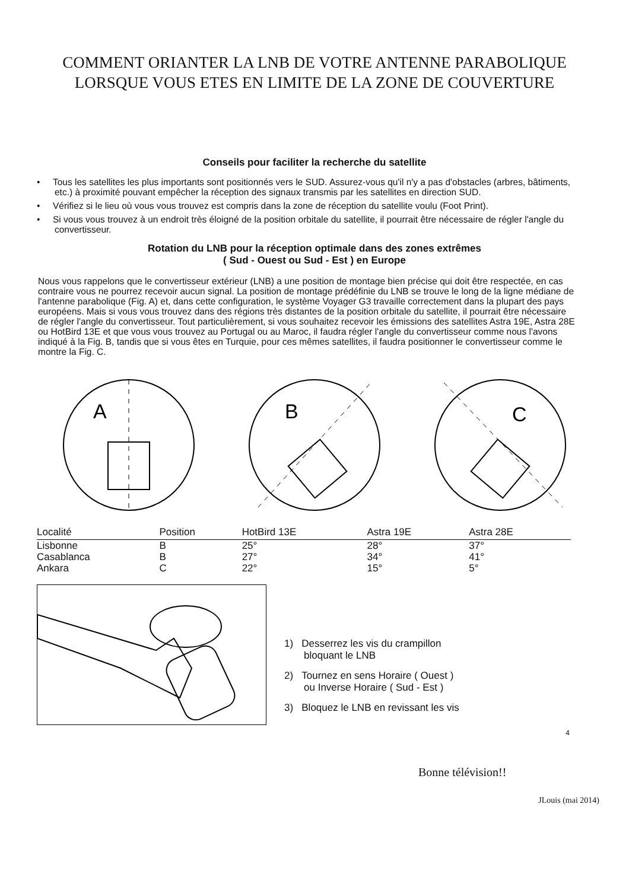COMMENT ORIANTER LA LNB DE VOTRE ANTENNE PARABOLIQUE
LORSQUE VOUS ETES EN LIMITE DE LA ZONE DE COUVERTURE
Conseils pour faciliter la recherche du satellite
• Tous les satellites les plus importants sont positionnés vers le SUD. Assurez-vous qu'il n'y a pas d'obstacles (arbres, bâtiments, etc.) à proximité pouvant empêcher la réception des signaux transmis par les satellites en direction SUD.
• Vérifiez si le lieu où vous vous trouvez est compris dans la zone de réception du satellite voulu (Foot Print).
• Si vous vous trouvez à un endroit très éloigné de la position orbitale du satellite, il pourrait être nécessaire de régler l'angle du convertisseur.
Rotation du LNB pour la réception optimale dans des zones extrêmes
( Sud - Ouest ou Sud - Est ) en Europe
Nous vous rappelons que le convertisseur extérieur (LNB) a une position de montage bien précise qui doit être respectée, en cas contraire vous ne pourrez recevoir aucun signal. La position de montage prédéfinie du LNB se trouve le long de la ligne médiane de l'antenne parabolique (Fig. A) et, dans cette configuration, le système Voyager G3 travaille correctement dans la plupart des pays européens. Mais si vous vous trouvez dans des régions très distantes de la position orbitale du satellite, il pourrait être nécessaire de régler l'angle du convertisseur. Tout particulièrement, si vous souhaitez recevoir les émissions des satellites Astra 19E, Astra 28E ou HotBird 13E et que vous vous trouvez au Portugal ou au Maroc, il faudra régler l'angle du convertisseur comme nous l'avons indiqué à la Fig. B, tandis que si vous êtes en Turquie, pour ces mêmes satellites, il faudra positionner le convertisseur comme le montre la Fig. C.
A
B
C
| Localité | Position | HotBird 13E | Astra 19E | Astra 28E |
| --- | --- | --- | --- | --- |
| Lisbonne | B | 25° | 28° | 37° |
| Casablanca | B | 27° | 34° | 41° |
| Ankara | C | 22° | 15° | 5° |
1) Desserrez les vis du crampillon
bloquant le LNB
2) Tournez en sens Horaire ( Ouest )
ou Inverse Horaire ( Sud - Est )
3) Bloquez le LNB en revissant les vis
4
Bonne télévision!!
JLouis (mai 2014)